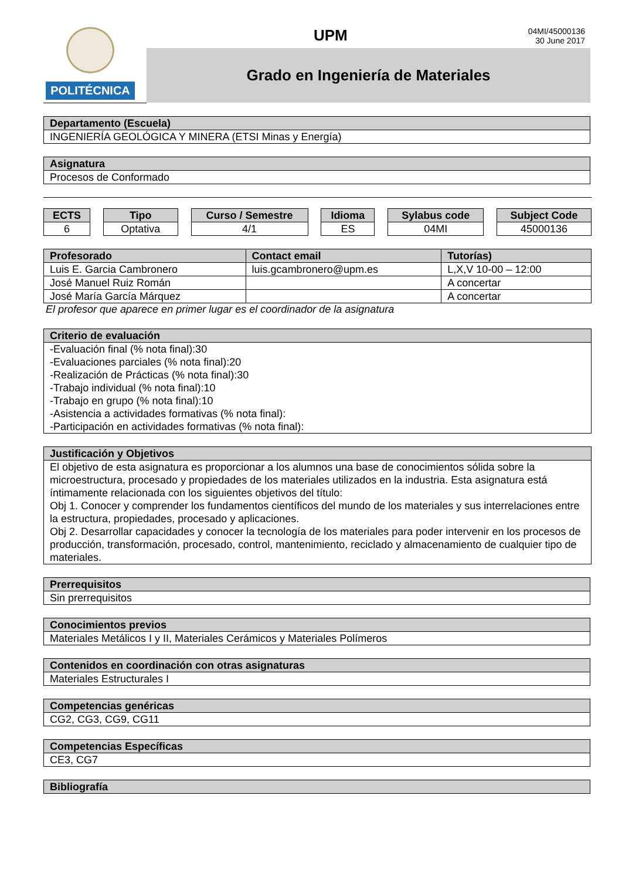POLITÉCNICA
UPM
04MI/45000136
30 June 2017
Grado en Ingeniería de Materiales
| Departamento (Escuela) |
| --- |
| INGENIERÍA GEOLÓGICA Y MINERA (ETSI Minas y Energía) |
| Asignatura |
| --- |
| Procesos de Conformado |
| ECTS |
| --- |
| 6 |
| Tipo |
| --- |
| Optativa |
| Curso / Semestre |
| --- |
| 4/1 |
| Idioma |
| --- |
| ES |
| Sylabus code |
| --- |
| 04MI |
| Subject Code |
| --- |
| 45000136 |
| Profesorado | Contact email | Tutorías) |
| --- | --- | --- |
| Luis E. Garcia Cambronero | luis.gcambronero@upm.es | L,X,V 10-00 – 12:00 |
| José Manuel Ruiz Román | | A concertar |
| José María García Márquez | | A concertar |
El profesor que aparece en primer lugar es el coordinador de la asignatura
| Criterio de evaluación |
| --- |
| -Evaluación final (% nota final):30 -Evaluaciones parciales (% nota final):20 -Realización de Prácticas (% nota final):30 -Trabajo individual (% nota final):10 -Trabajo en grupo (% nota final):10 -Asistencia a actividades formativas (% nota final): -Participación en actividades formativas (% nota final): |
| Justificación y Objetivos |
| --- |
| El objetivo de esta asignatura es proporcionar a los alumnos una base de conocimientos sólida sobre la microestructura, procesado y propiedades de los materiales utilizados en la industria. Esta asignatura está íntimamente relacionada con los siguientes objetivos del título: Obj 1. Conocer y comprender los fundamentos científicos del mundo de los materiales y sus interrelaciones entre la estructura, propiedades, procesado y aplicaciones. Obj 2. Desarrollar capacidades y conocer la tecnología de los materiales para poder intervenir en los procesos de producción, transformación, procesado, control, mantenimiento, reciclado y almacenamiento de cualquier tipo de materiales. |
| Prerrequisitos |
| --- |
| Sin prerrequisitos |
| Conocimientos previos |
| --- |
| Materiales Metálicos I y II, Materiales Cerámicos y Materiales Polímeros |
| Contenidos en coordinación con otras asignaturas |
| --- |
| Materiales Estructurales I |
| Competencias genéricas |
| --- |
| CG2, CG3, CG9, CG11 |
| Competencias Específicas |
| --- |
| CE3, CG7 |
| Bibliografía |
| --- |